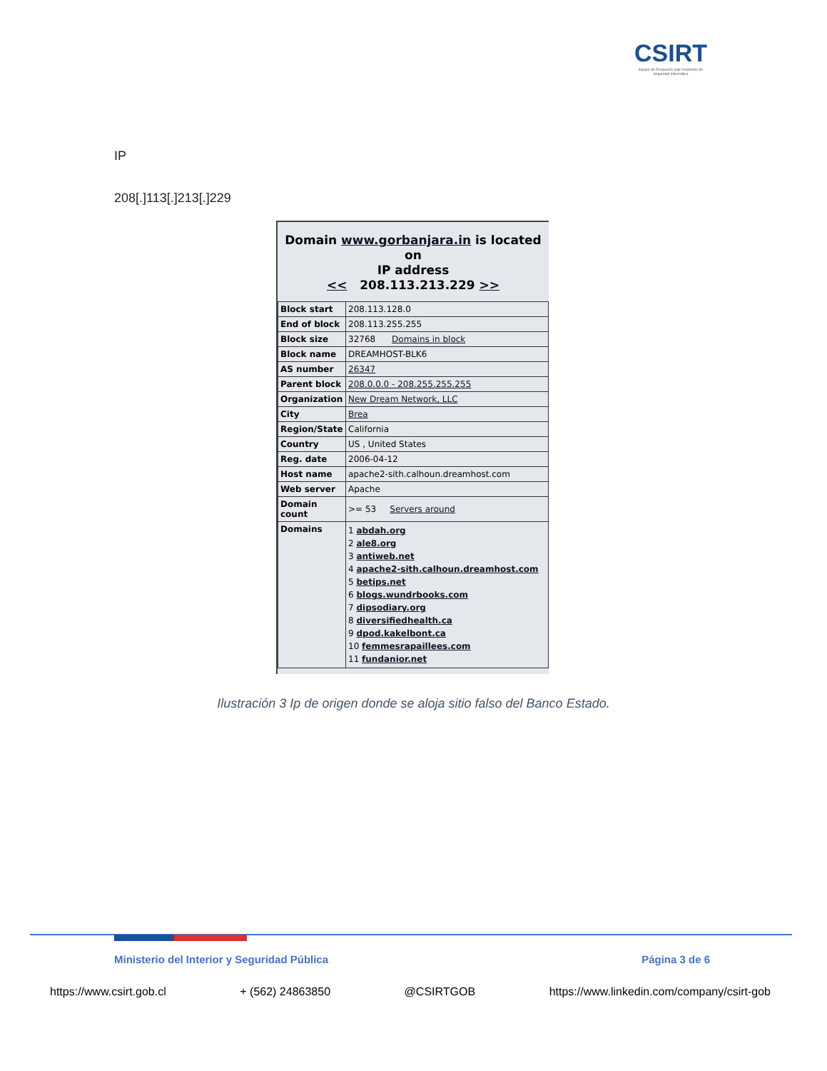CSIRT
Equipo de Respuesta ante Incidentes de Seguridad Informática
IP
208[.]113[.]213[.]229
Domain www.gorbanjara.in is located on
IP address
<< 208.113.213.229 >>
| Block start | 208.113.128.0 |
| End of block | 208.113.255.255 |
| Block size | 32768 Domains in block |
| Block name | DREAMHOST-BLK6 |
| AS number | 26347 |
| Parent block | 208.0.0.0 - 208.255.255.255 |
| Organization | New Dream Network, LLC |
| City | Brea |
| Region/State | California |
| Country | US , United States |
| Reg. date | 2006-04-12 |
| Host name | apache2-sith.calhoun.dreamhost.com |
| Web server | Apache |
| Domain count | >= 53 Servers around |
| Domains | 1 abdah.org 2 ale8.org 3 antiweb.net 4 apache2-sith.calhoun.dreamhost.com 5 betips.net 6 blogs.wundrbooks.com 7 dipsodiary.org 8 diversifiedhealth.ca 9 dpod.kakelbont.ca 10 femmesrapaillees.com 11 fundanior.net |
Ilustración 3 Ip de origen donde se aloja sitio falso del Banco Estado.
Ministerio del Interior y Seguridad Pública Página 3 de 6
https://www.csirt.gob.cl + (562) 24863850 @CSIRTGOB https://www.linkedin.com/company/csirt-gob